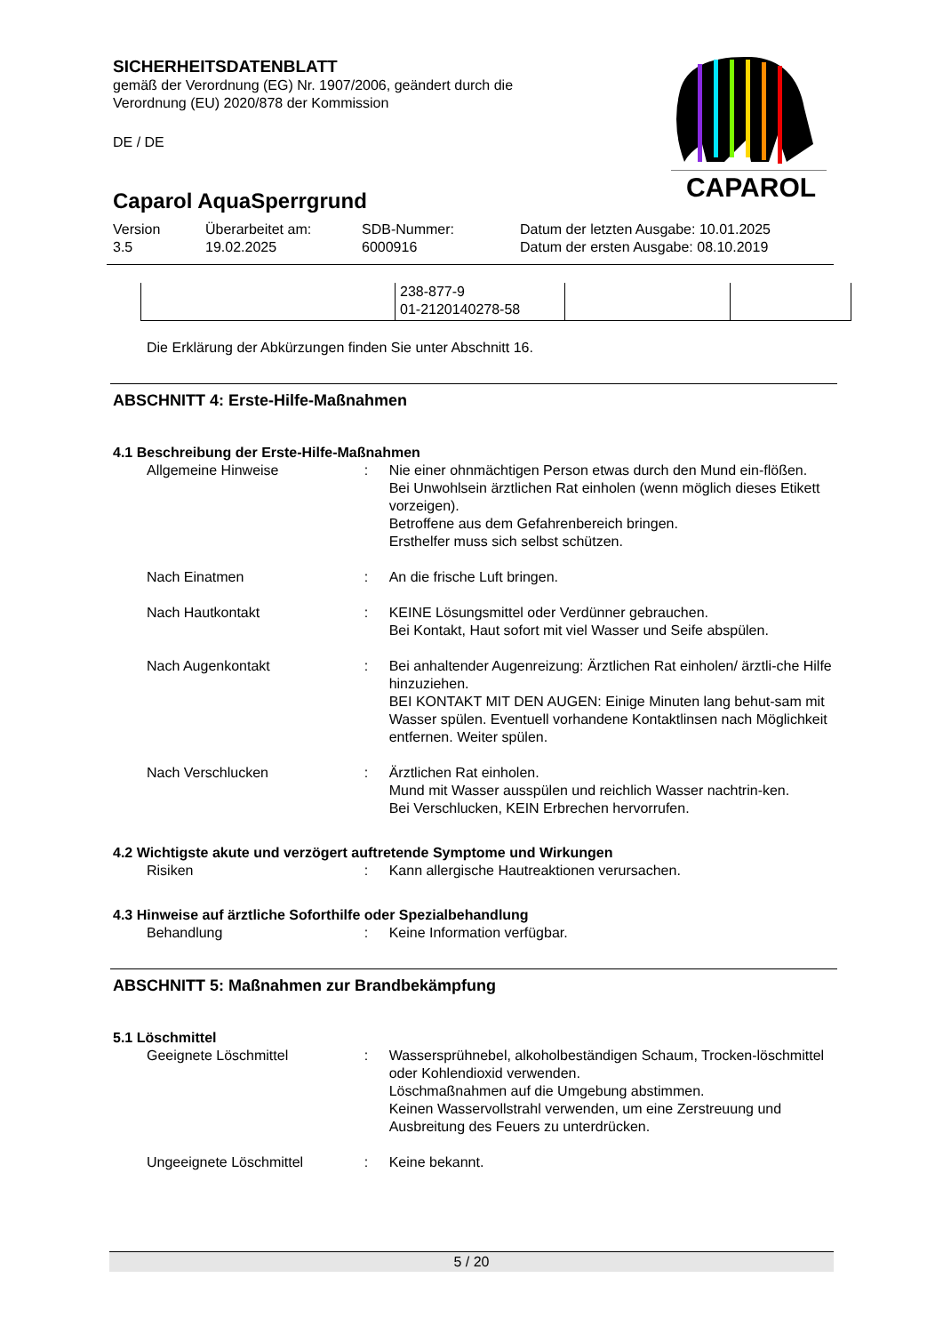SICHERHEITSDATENBLATT
gemäß der Verordnung (EG) Nr. 1907/2006, geändert durch die Verordnung (EU) 2020/878 der Kommission
DE / DE
Caparol AquaSperrgrund
CAPAROL
Version
3.5
Überarbeitet am:
19.02.2025
SDB-Nummer:
6000916
Datum der letzten Ausgabe: 10.01.2025
Datum der ersten Ausgabe: 08.10.2019
| | 238-877-9 01-2120140278-58 | | |
Die Erklärung der Abkürzungen finden Sie unter Abschnitt 16.
ABSCHNITT 4: Erste-Hilfe-Maßnahmen
4.1 Beschreibung der Erste-Hilfe-Maßnahmen
Allgemeine Hinweise : Nie einer ohnmächtigen Person etwas durch den Mund ein-flößen.
Bei Unwohlsein ärztlichen Rat einholen (wenn möglich dieses Etikett vorzeigen).
Betroffene aus dem Gefahrenbereich bringen.
Ersthelfer muss sich selbst schützen.
Nach Einatmen : An die frische Luft bringen.
Nach Hautkontakt : KEINE Lösungsmittel oder Verdünner gebrauchen.
Bei Kontakt, Haut sofort mit viel Wasser und Seife abspülen.
Nach Augenkontakt : Bei anhaltender Augenreizung: Ärztlichen Rat einholen/ ärztli-che Hilfe hinzuziehen.
BEI KONTAKT MIT DEN AUGEN: Einige Minuten lang behut-sam mit Wasser spülen. Eventuell vorhandene Kontaktlinsen nach Möglichkeit entfernen. Weiter spülen.
Nach Verschlucken : Ärztlichen Rat einholen.
Mund mit Wasser ausspülen und reichlich Wasser nachtrin-ken.
Bei Verschlucken, KEIN Erbrechen hervorrufen.
4.2 Wichtigste akute und verzögert auftretende Symptome und Wirkungen
Risiken : Kann allergische Hautreaktionen verursachen.
4.3 Hinweise auf ärztliche Soforthilfe oder Spezialbehandlung
Behandlung : Keine Information verfügbar.
ABSCHNITT 5: Maßnahmen zur Brandbekämpfung
5.1 Löschmittel
Geeignete Löschmittel : Wassersprühnebel, alkoholbeständigen Schaum, Trocken-löschmittel oder Kohlendioxid verwenden.
Löschmaßnahmen auf die Umgebung abstimmen.
Keinen Wasservollstrahl verwenden, um eine Zerstreuung und Ausbreitung des Feuers zu unterdrücken.
Ungeeignete Löschmittel : Keine bekannt.
5 / 20